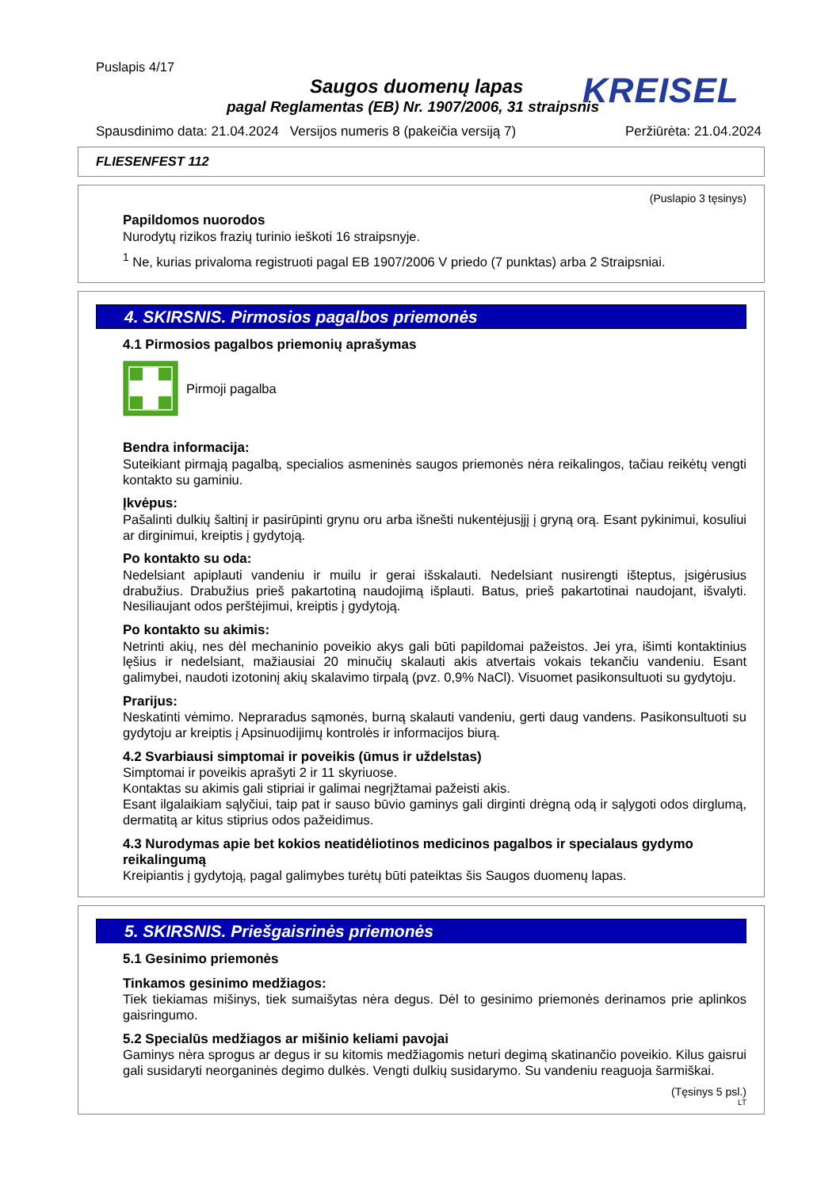Puslapis 4/17
Saugos duomenų lapas
pagal Reglamentas (EB) Nr. 1907/2006, 31 straipsnis
Spausdinimo data: 21.04.2024 Versijos numeris 8 (pakeičia versiją 7) Peržiūrėta: 21.04.2024
KREISEL
FLIESENFEST 112
(Puslapio 3 tęsinys)
Papildomos nuorodos
Nurodytų rizikos frazių turinio ieškoti 16 straipsnyje.
<sup>1</sup> Ne, kurias privaloma registruoti pagal EB 1907/2006 V priedo (7 punktas) arba 2 Straipsniai.
4. SKIRSNIS. Pirmosios pagalbos priemonės
4.1 Pirmosios pagalbos priemonių aprašymas
Pirmoji pagalba
Bendra informacija:
Suteikiant pirmąją pagalbą, specialios asmeninės saugos priemonės nėra reikalingos, tačiau reikėtų vengti kontakto su gaminiu.
Įkvėpus:
Pašalinti dulkių šaltinį ir pasirūpinti grynu oru arba išnešti nukentėjusįjį į gryną orą. Esant pykinimui, kosuliui ar dirginimui, kreiptis į gydytoją.
Po kontakto su oda:
Nedelsiant apiplauti vandeniu ir muilu ir gerai išskalauti. Nedelsiant nusirengti išteptus, įsigėrusius drabužius. Drabužius prieš pakartotiną naudojimą išplauti. Batus, prieš pakartotinai naudojant, išvalyti. Nesiliaujant odos perštėjimui, kreiptis į gydytoją.
Po kontakto su akimis:
Netrinti akių, nes dėl mechaninio poveikio akys gali būti papildomai pažeistos. Jei yra, išimti kontaktinius lęšius ir nedelsiant, mažiausiai 20 minučių skalauti akis atvertais vokais tekančiu vandeniu. Esant galimybei, naudoti izotoninį akių skalavimo tirpalą (pvz. 0,9% NaCl). Visuomet pasikonsultuoti su gydytoju.
Prarijus:
Neskatinti vėmimo. Nepraradus sąmonės, burną skalauti vandeniu, gerti daug vandens. Pasikonsultuoti su gydytoju ar kreiptis į Apsinuodijimų kontrolės ir informacijos biurą.
4.2 Svarbiausi simptomai ir poveikis (ūmus ir uždelstas)
Simptomai ir poveikis aprašyti 2 ir 11 skyriuose.
Kontaktas su akimis gali stipriai ir galimai negrįžtamai pažeisti akis.
Esant ilgalaikiam sąlyčiui, taip pat ir sauso būvio gaminys gali dirginti drėgną odą ir sąlygoti odos dirglumą, dermatitą ar kitus stiprius odos pažeidimus.
4.3 Nurodymas apie bet kokios neatidėliotinos medicinos pagalbos ir specialaus gydymo reikalingumą
Kreipiantis į gydytoją, pagal galimybes turėtų būti pateiktas šis Saugos duomenų lapas.
5. SKIRSNIS. Priešgaisrinės priemonės
5.1 Gesinimo priemonės
Tinkamos gesinimo medžiagos:
Tiek tiekiamas mišinys, tiek sumaišytas nėra degus. Dėl to gesinimo priemonės derinamos prie aplinkos gaisringumo.
5.2 Specialūs medžiagos ar mišinio keliami pavojai
Gaminys nėra sprogus ar degus ir su kitomis medžiagomis neturi degimą skatinančio poveikio. Kilus gaisrui gali susidaryti neorganinės degimo dulkės. Vengti dulkių susidarymo. Su vandeniu reaguoja šarmiškai.
(Tęsinys 5 psl.)
LT